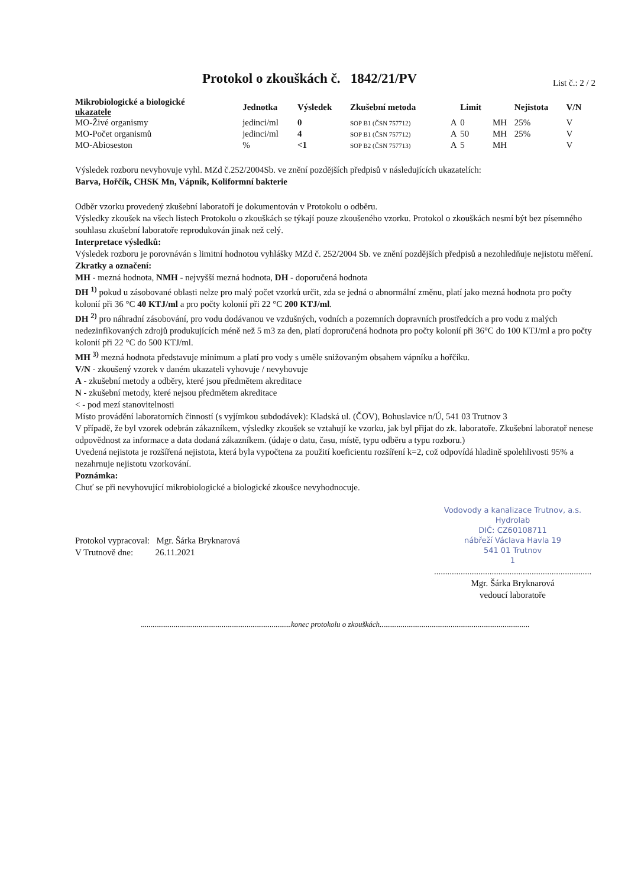Protokol o zkouškách č. 1842/21/PV
List č.: 2 / 2
| Mikrobiologické a biologické ukazatele | Jednotka | Výsledek | Zkušební metoda | | Limit | | Nejistota | V/N |
| --- | --- | --- | --- | --- | --- | --- | --- | --- |
| MO-Živé organismy | jedinci/ml | 0 | SOP B1 (ČSN 757712) | A | 0 | MH | 25% | V |
| MO-Počet organismů | jedinci/ml | 4 | SOP B1 (ČSN 757712) | A | 50 | MH | 25% | V |
| MO-Abioseston | % | <1 | SOP B2 (ČSN 757713) | A | 5 | MH | | V |
Výsledek rozboru nevyhovuje vyhl. MZd č.252/2004Sb. ve znění pozdějších předpisů v následujících ukazatelích:
Barva, Hořčík, CHSK Mn, Vápník, Koliformní bakterie
Odběr vzorku provedený zkušební laboratoří je dokumentován v Protokolu o odběru.
Výsledky zkoušek na všech listech Protokolu o zkouškách se týkají pouze zkoušeného vzorku. Protokol o zkouškách nesmí být bez písemného souhlasu zkušební laboratoře reprodukován jinak než celý.
Interpretace výsledků:
Výsledek rozboru je porovnáván s limitní hodnotou vyhlášky MZd č. 252/2004 Sb. ve znění pozdějších předpisů a nezohledňuje nejistotu měření.
Zkratky a označení:
MH - mezná hodnota, NMH - nejvyšší mezná hodnota, DH - doporučená hodnota
DH <sup>1)</sup> pokud u zásobované oblasti nelze pro malý počet vzorků určit, zda se jedná o abnormální změnu, platí jako mezná hodnota pro počty kolonií při 36 °C 40 KTJ/ml a pro počty kolonií při 22 °C 200 KTJ/ml.
DH <sup>2)</sup> pro náhradní zásobování, pro vodu dodávanou ve vzdušných, vodních a pozemních dopravních prostředcích a pro vodu z malých nedezinfikovaných zdrojů produkujících méně než 5 m3 za den, platí doproručená hodnota pro počty kolonií při 36°C do 100 KTJ/ml a pro počty kolonií při 22 °C do 500 KTJ/ml.
MH <sup>3)</sup> mezná hodnota představuje minimum a platí pro vody s uměle snižovaným obsahem vápníku a hořčíku.
V/N - zkoušený vzorek v daném ukazateli vyhovuje / nevyhovuje
A - zkušební metody a odběry, které jsou předmětem akreditace
N - zkušební metody, které nejsou předmětem akreditace
< - pod mezí stanovitelnosti
Místo provádění laboratorních činností (s vyjímkou subdodávek): Kladská ul. (ČOV), Bohuslavice n/Ú, 541 03 Trutnov 3
V případě, že byl vzorek odebrán zákazníkem, výsledky zkoušek se vztahují ke vzorku, jak byl přijat do zk. laboratoře. Zkušební laboratoř nenese odpovědnost za informace a data dodaná zákazníkem. (údaje o datu, času, místě, typu odběru a typu rozboru.)
Uvedená nejistota je rozšířená nejistota, která byla vypočtena za použití koeficientu rozšíření k=2, což odpovídá hladině spolehlivosti 95% a nezahrnuje nejistotu vzorkování.
Poznámka:
Chuť se při nevyhovující mikrobiologické a biologické zkoušce nevyhodnocuje.
Protokol vypracoval: Mgr. Šárka Bryknarová
V Trutnově dne: 26.11.2021
Vodovody a kanalizace Trutnov, a.s.
Hydrolab
DIČ: CZ60108711
nábřeží Václava Havla 19
541 01 Trutnov
1
.......................................................................
Mgr. Šárka Bryknarová
vedoucí laboratoře
..............................................................................konec protokolu o zkouškách..............................................................................